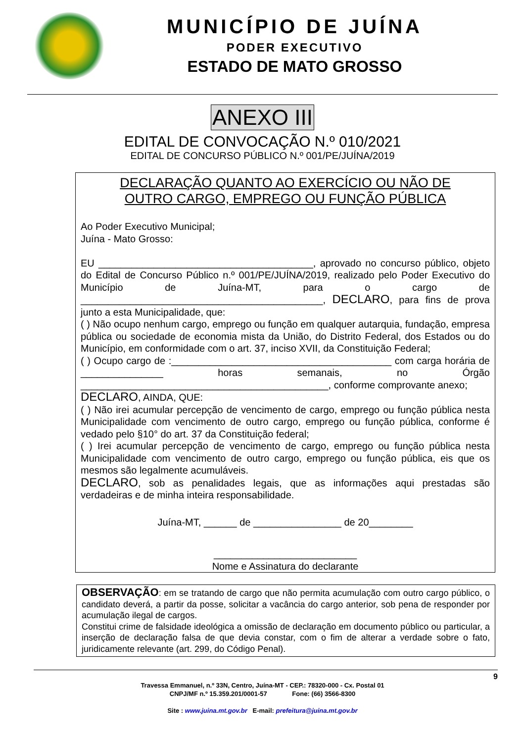MUNICÍPIO DE JUÍNA
PODER EXECUTIVO
ESTADO DE MATO GROSSO
ANEXO III
EDITAL DE CONVOCAÇÃO N.º 010/2021
EDITAL DE CONCURSO PÚBLICO N.º 001/PE/JUÍNA/2019
DECLARAÇÃO QUANTO AO EXERCÍCIO OU NÃO DE
OUTRO CARGO, EMPREGO OU FUNÇÃO PÚBLICA
Ao Poder Executivo Municipal;
Juína - Mato Grosso:
EU _______________________________________, aprovado no concurso público, objeto do Edital de Concurso Público n.º 001/PE/JUÍNA/2019, realizado pelo Poder Executivo do Município de Juína-MT, para o cargo de ____________________________________________, DECLARO, para fins de prova junto a esta Municipalidade, que:
( ) Não ocupo nenhum cargo, emprego ou função em qualquer autarquia, fundação, empresa pública ou sociedade de economia mista da União, do Distrito Federal, dos Estados ou do Município, em conformidade com o art. 37, inciso XVII, da Constituição Federal;
( ) Ocupo cargo de :________________________________________ com carga horária de _______________ horas semanais, no Órgão _____________________________________________, conforme comprovante anexo;
DECLARO, AINDA, QUE:
( ) Não irei acumular percepção de vencimento de cargo, emprego ou função pública nesta Municipalidade com vencimento de outro cargo, emprego ou função pública, conforme é vedado pelo §10° do art. 37 da Constituição federal;
( ) Irei acumular percepção de vencimento de cargo, emprego ou função pública nesta Municipalidade com vencimento de outro cargo, emprego ou função pública, eis que os mesmos são legalmente acumuláveis.
DECLARO, sob as penalidades legais, que as informações aqui prestadas são verdadeiras e de minha inteira responsabilidade.
Juína-MT, ______ de ________________ de 20________
__________________________
Nome e Assinatura do declarante
OBSERVAÇÃO: em se tratando de cargo que não permita acumulação com outro cargo público, o candidato deverá, a partir da posse, solicitar a vacância do cargo anterior, sob pena de responder por acumulação ilegal de cargos.
Constitui crime de falsidade ideológica a omissão de declaração em documento público ou particular, a inserção de declaração falsa de que devia constar, com o fim de alterar a verdade sobre o fato, juridicamente relevante (art. 299, do Código Penal).
9
Travessa Emmanuel, n.º 33N, Centro, Juína-MT - CEP.: 78320-000 - Cx. Postal 01
CNPJ/MF n.º 15.359.201/0001-57 Fone: (66) 3566-8300
Site : www.juina.mt.gov.br E-mail: prefeitura@juina.mt.gov.br